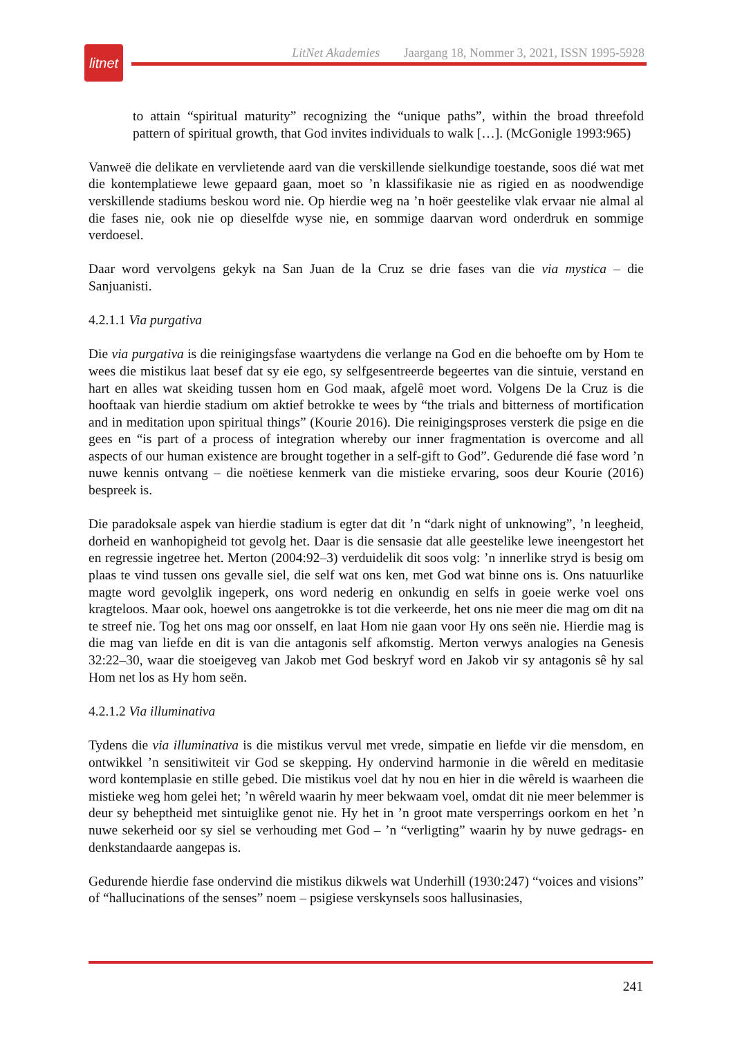litnet
LitNet Akademies Jaargang 18, Nommer 3, 2021, ISSN 1995-5928
to attain “spiritual maturity” recognizing the “unique paths”, within the broad threefold pattern of spiritual growth, that God invites individuals to walk […]. (McGonigle 1993:965)
Vanweë die delikate en vervlietende aard van die verskillende sielkundige toestande, soos dié wat met die kontemplatiewe lewe gepaard gaan, moet so ’n klassifikasie nie as rigied en as noodwendige verskillende stadiums beskou word nie. Op hierdie weg na ’n hoër geestelike vlak ervaar nie almal al die fases nie, ook nie op dieselfde wyse nie, en sommige daarvan word onderdruk en sommige verdoesel.
Daar word vervolgens gekyk na San Juan de la Cruz se drie fases van die via mystica – die Sanjuanisti.
4.2.1.1 Via purgativa
Die via purgativa is die reinigingsfase waartydens die verlange na God en die behoefte om by Hom te wees die mistikus laat besef dat sy eie ego, sy selfgesentreerde begeertes van die sintuie, verstand en hart en alles wat skeiding tussen hom en God maak, afgelê moet word. Volgens De la Cruz is die hooftaak van hierdie stadium om aktief betrokke te wees by “the trials and bitterness of mortification and in meditation upon spiritual things” (Kourie 2016). Die reinigingsproses versterk die psige en die gees en “is part of a process of integration whereby our inner fragmentation is overcome and all aspects of our human existence are brought together in a self-gift to God”. Gedurende dié fase word ’n nuwe kennis ontvang – die noëtiese kenmerk van die mistieke ervaring, soos deur Kourie (2016) bespreek is.
Die paradoksale aspek van hierdie stadium is egter dat dit ’n “dark night of unknowing”, ’n leegheid, dorheid en wanhopigheid tot gevolg het. Daar is die sensasie dat alle geestelike lewe ineengestort het en regressie ingetree het. Merton (2004:92–3) verduidelik dit soos volg: ’n innerlike stryd is besig om plaas te vind tussen ons gevalle siel, die self wat ons ken, met God wat binne ons is. Ons natuurlike magte word gevolglik ingeperk, ons word nederig en onkundig en selfs in goeie werke voel ons kragteloos. Maar ook, hoewel ons aangetrokke is tot die verkeerde, het ons nie meer die mag om dit na te streef nie. Tog het ons mag oor onsself, en laat Hom nie gaan voor Hy ons seën nie. Hierdie mag is die mag van liefde en dit is van die antagonis self afkomstig. Merton verwys analogies na Genesis 32:22–30, waar die stoeigeveg van Jakob met God beskryf word en Jakob vir sy antagonis sê hy sal Hom net los as Hy hom seën.
4.2.1.2 Via illuminativa
Tydens die via illuminativa is die mistikus vervul met vrede, simpatie en liefde vir die mensdom, en ontwikkel ’n sensitiwiteit vir God se skepping. Hy ondervind harmonie in die wêreld en meditasie word kontemplasie en stille gebed. Die mistikus voel dat hy nou en hier in die wêreld is waarheen die mistieke weg hom gelei het; ’n wêreld waarin hy meer bekwaam voel, omdat dit nie meer belemmer is deur sy beheptheid met sintuiglike genot nie. Hy het in ’n groot mate versperrings oorkom en het ’n nuwe sekerheid oor sy siel se verhouding met God – ’n “verligting” waarin hy by nuwe gedrags- en denkstandaarde aangepas is.
Gedurende hierdie fase ondervind die mistikus dikwels wat Underhill (1930:247) “voices and visions” of “hallucinations of the senses” noem – psigiese verskynsels soos hallusinasies,
241